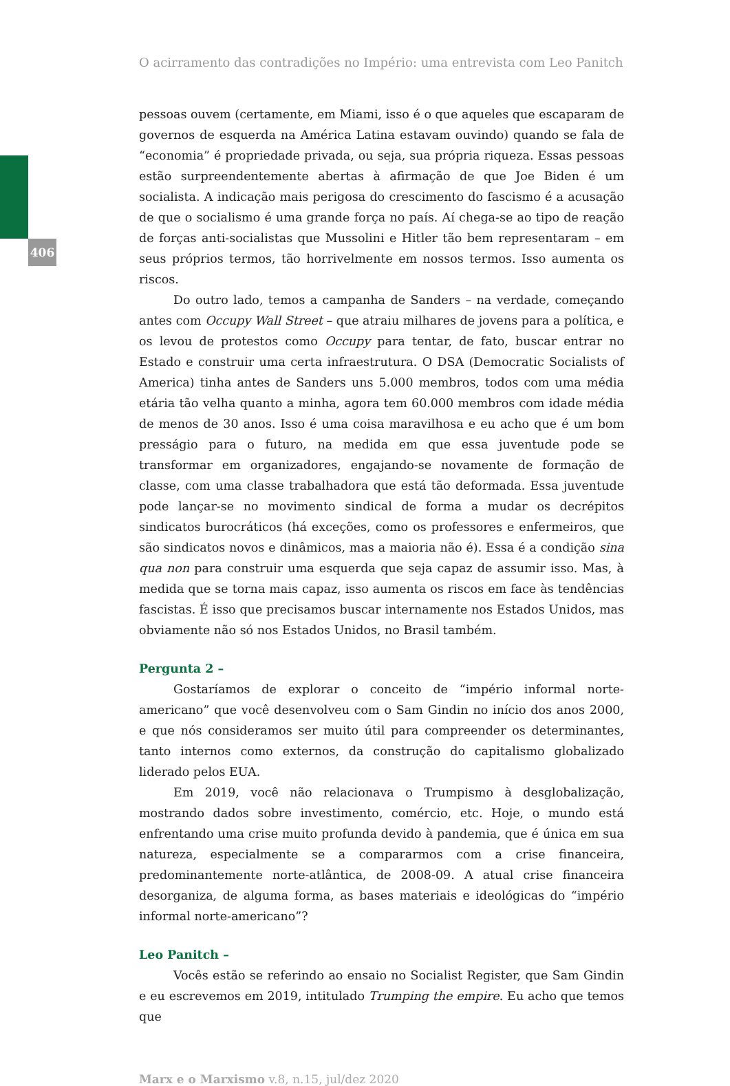406
O acirramento das contradições no Império: uma entrevista com Leo Panitch
pessoas ouvem (certamente, em Miami, isso é o que aqueles que escaparam de governos de esquerda na América Latina estavam ouvindo) quando se fala de “economia” é propriedade privada, ou seja, sua própria riqueza. Essas pessoas estão surpreendentemente abertas à afirmação de que Joe Biden é um socialista. A indicação mais perigosa do crescimento do fascismo é a acusação de que o socialismo é uma grande força no país. Aí chega-se ao tipo de reação de forças anti-socialistas que Mussolini e Hitler tão bem representaram – em seus próprios termos, tão horrivelmente em nossos termos. Isso aumenta os riscos.
Do outro lado, temos a campanha de Sanders – na verdade, começando antes com Occupy Wall Street – que atraiu milhares de jovens para a política, e os levou de protestos como Occupy para tentar, de fato, buscar entrar no Estado e construir uma certa infraestrutura. O DSA (Democratic Socialists of America) tinha antes de Sanders uns 5.000 membros, todos com uma média etária tão velha quanto a minha, agora tem 60.000 membros com idade média de menos de 30 anos. Isso é uma coisa maravilhosa e eu acho que é um bom presságio para o futuro, na medida em que essa juventude pode se transformar em organizadores, engajando-se novamente de formação de classe, com uma classe trabalhadora que está tão deformada. Essa juventude pode lançar-se no movimento sindical de forma a mudar os decrépitos sindicatos burocráticos (há exceções, como os professores e enfermeiros, que são sindicatos novos e dinâmicos, mas a maioria não é). Essa é a condição sina qua non para construir uma esquerda que seja capaz de assumir isso. Mas, à medida que se torna mais capaz, isso aumenta os riscos em face às tendências fascistas. É isso que precisamos buscar internamente nos Estados Unidos, mas obviamente não só nos Estados Unidos, no Brasil também.
Pergunta 2 –
Gostaríamos de explorar o conceito de “império informal norte-americano” que você desenvolveu com o Sam Gindin no início dos anos 2000, e que nós consideramos ser muito útil para compreender os determinantes, tanto internos como externos, da construção do capitalismo globalizado liderado pelos EUA.
Em 2019, você não relacionava o Trumpismo à desglobalização, mostrando dados sobre investimento, comércio, etc. Hoje, o mundo está enfrentando uma crise muito profunda devido à pandemia, que é única em sua natureza, especialmente se a compararmos com a crise financeira, predominantemente norte-atlântica, de 2008-09. A atual crise financeira desorganiza, de alguma forma, as bases materiais e ideológicas do “império informal norte-americano”?
Leo Panitch –
Vocês estão se referindo ao ensaio no Socialist Register, que Sam Gindin e eu escrevemos em 2019, intitulado Trumping the empire. Eu acho que temos que
Marx e o Marxismo v.8, n.15, jul/dez 2020